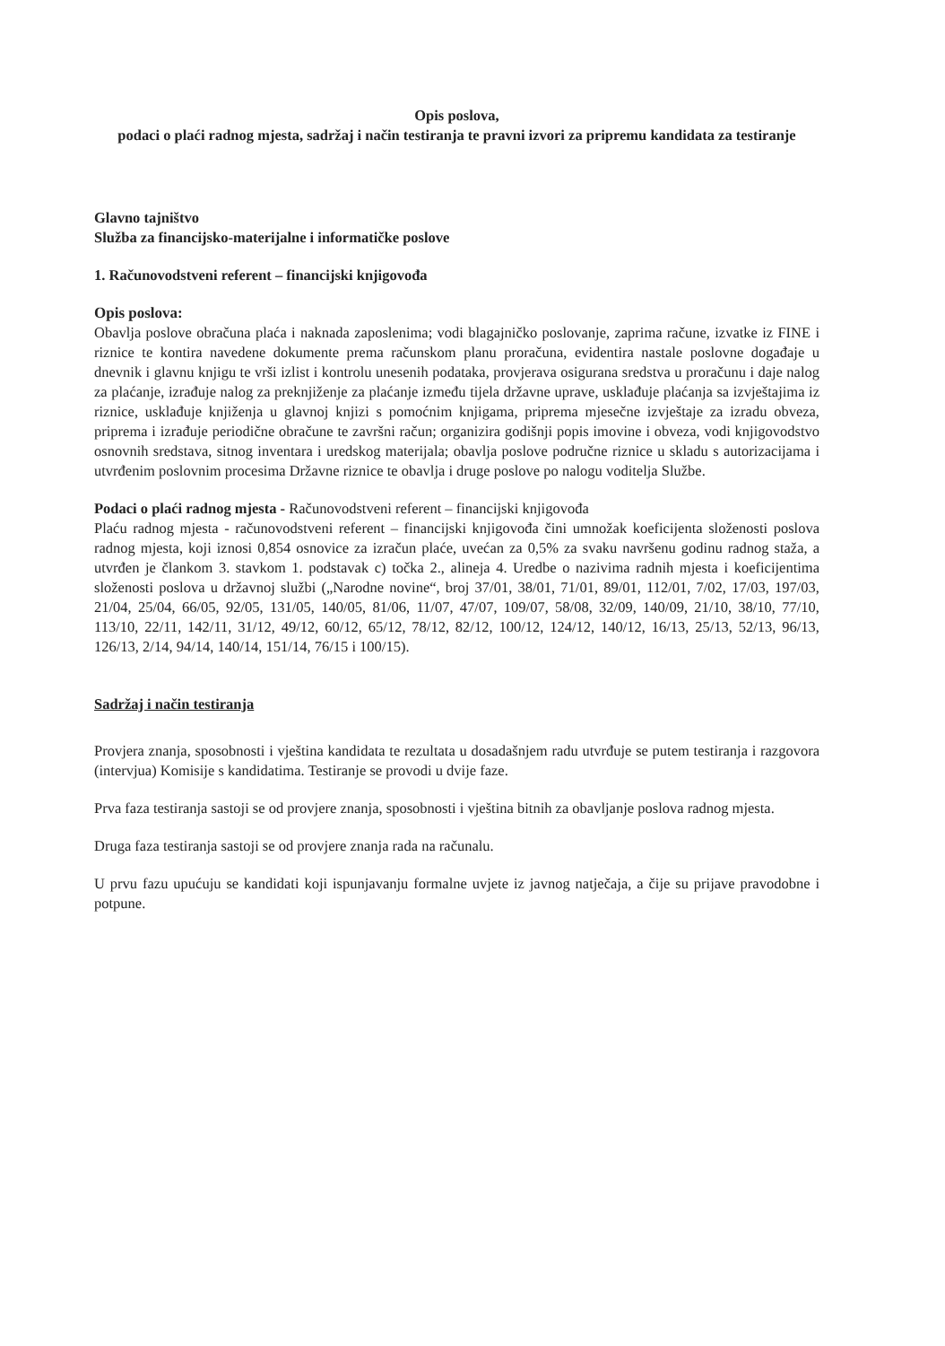Opis poslova,
podaci o plaći radnog mjesta, sadržaj i način testiranja te pravni izvori za pripremu kandidata za testiranje
Glavno tajništvo
Služba za financijsko-materijalne i informatičke poslove
1. Računovodstveni referent – financijski knjigovođa
Opis poslova:
Obavlja poslove obračuna plaća i naknada zaposlenima; vodi blagajničko poslovanje, zaprima račune, izvatke iz FINE i riznice te kontira navedene dokumente prema računskom planu proračuna, evidentira nastale poslovne događaje u dnevnik i glavnu knjigu te vrši izlist i kontrolu unesenih podataka, provjerava osigurana sredstva u proračunu i daje nalog za plaćanje, izrađuje nalog za preknjiženje za plaćanje između tijela državne uprave, usklađuje plaćanja sa izvještajima iz riznice, usklađuje knjiženja u glavnoj knjizi s pomoćnim knjigama, priprema mjesečne izvještaje za izradu obveza, priprema i izrađuje periodične obračune te završni račun; organizira godišnji popis imovine i obveza, vodi knjigovodstvo osnovnih sredstava, sitnog inventara i uredskog materijala; obavlja poslove područne riznice u skladu s autorizacijama i utvrđenim poslovnim procesima Državne riznice te obavlja i druge poslove po nalogu voditelja Službe.
Podaci o plaći radnog mjesta - Računovodstveni referent – financijski knjigovođa
Plaću radnog mjesta - računovodstveni referent – financijski knjigovođa čini umnožak koeficijenta složenosti poslova radnog mjesta, koji iznosi 0,854 osnovice za izračun plaće, uvećan za 0,5% za svaku navršenu godinu radnog staža, a utvrđen je člankom 3. stavkom 1. podstavak c) točka 2., alineja 4. Uredbe o nazivima radnih mjesta i koeficijentima složenosti poslova u državnoj službi („Narodne novine“, broj 37/01, 38/01, 71/01, 89/01, 112/01, 7/02, 17/03, 197/03, 21/04, 25/04, 66/05, 92/05, 131/05, 140/05, 81/06, 11/07, 47/07, 109/07, 58/08, 32/09, 140/09, 21/10, 38/10, 77/10, 113/10, 22/11, 142/11, 31/12, 49/12, 60/12, 65/12, 78/12, 82/12, 100/12, 124/12, 140/12, 16/13, 25/13, 52/13, 96/13, 126/13, 2/14, 94/14, 140/14, 151/14, 76/15 i 100/15).
Sadržaj i način testiranja
Provjera znanja, sposobnosti i vještina kandidata te rezultata u dosadašnjem radu utvrđuje se putem testiranja i razgovora (intervjua) Komisije s kandidatima. Testiranje se provodi u dvije faze.
Prva faza testiranja sastoji se od provjere znanja, sposobnosti i vještina bitnih za obavljanje poslova radnog mjesta.
Druga faza testiranja sastoji se od provjere znanja rada na računalu.
U prvu fazu upućuju se kandidati koji ispunjavanju formalne uvjete iz javnog natječaja, a čije su prijave pravodobne i potpune.